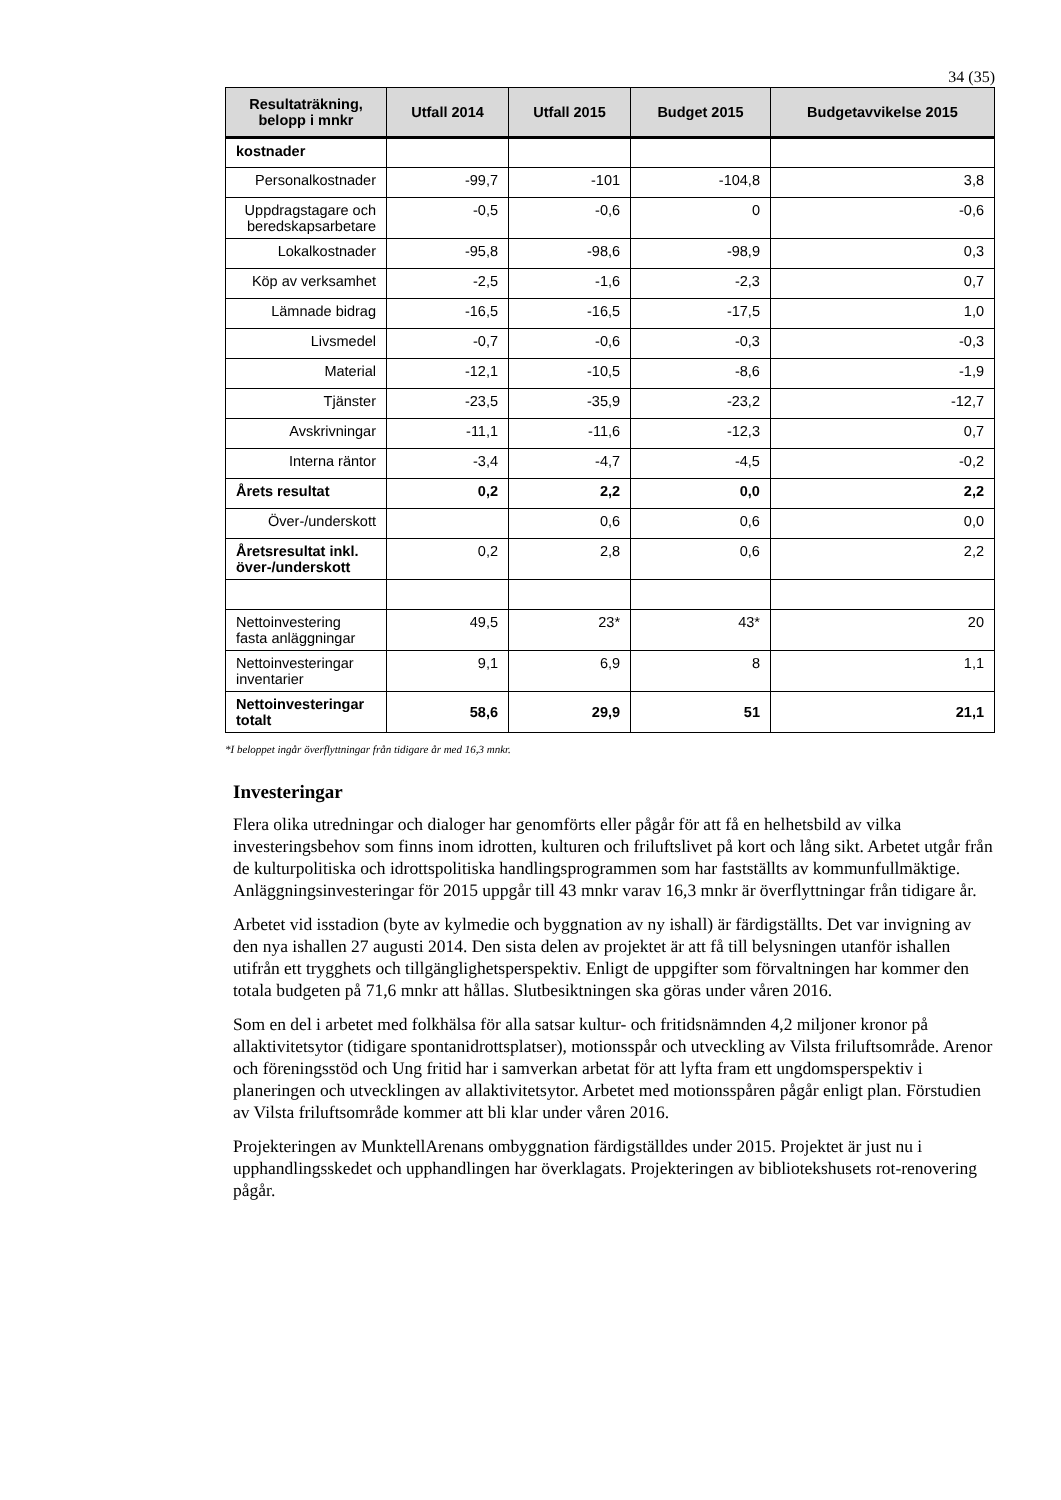34 (35)
| Resultaträkning, belopp i mnkr | Utfall 2014 | Utfall 2015 | Budget 2015 | Budgetavvikelse 2015 |
| --- | --- | --- | --- | --- |
| kostnader | | | | |
| Personalkostnader | -99,7 | -101 | -104,8 | 3,8 |
| Uppdragstagare och beredskapsarbetare | -0,5 | -0,6 | 0 | -0,6 |
| Lokalkostnader | -95,8 | -98,6 | -98,9 | 0,3 |
| Köp av verksamhet | -2,5 | -1,6 | -2,3 | 0,7 |
| Lämnade bidrag | -16,5 | -16,5 | -17,5 | 1,0 |
| Livsmedel | -0,7 | -0,6 | -0,3 | -0,3 |
| Material | -12,1 | -10,5 | -8,6 | -1,9 |
| Tjänster | -23,5 | -35,9 | -23,2 | -12,7 |
| Avskrivningar | -11,1 | -11,6 | -12,3 | 0,7 |
| Interna räntor | -3,4 | -4,7 | -4,5 | -0,2 |
| Årets resultat | 0,2 | 2,2 | 0,0 | 2,2 |
| Över-/underskott | | 0,6 | 0,6 | 0,0 |
| Åretsresultat inkl. över-/underskott | 0,2 | 2,8 | 0,6 | 2,2 |
| Nettoinvestering fasta anläggningar | 49,5 | 23* | 43* | 20 |
| Nettoinvesteringar inventarier | 9,1 | 6,9 | 8 | 1,1 |
| Nettoinvesteringar totalt | 58,6 | 29,9 | 51 | 21,1 |
*I beloppet ingår överflyttningar från tidigare år med 16,3 mnkr.
Investeringar
Flera olika utredningar och dialoger har genomförts eller pågår för att få en helhetsbild av vilka investeringsbehov som finns inom idrotten, kulturen och friluftslivet på kort och lång sikt. Arbetet utgår från de kulturpolitiska och idrottspolitiska handlingsprogrammen som har fastställts av kommunfullmäktige. Anläggningsinvesteringar för 2015 uppgår till 43 mnkr varav 16,3 mnkr är överflyttningar från tidigare år.
Arbetet vid isstadion (byte av kylmedie och byggnation av ny ishall) är färdigställts. Det var invigning av den nya ishallen 27 augusti 2014. Den sista delen av projektet är att få till belysningen utanför ishallen utifrån ett trygghets och tillgänglighetsperspektiv. Enligt de uppgifter som förvaltningen har kommer den totala budgeten på 71,6 mnkr att hållas. Slutbesiktningen ska göras under våren 2016.
Som en del i arbetet med folkhälsa för alla satsar kultur- och fritidsnämnden 4,2 miljoner kronor på allaktivitetsytor (tidigare spontanidrottsplatser), motionsspår och utveckling av Vilsta friluftsområde. Arenor och föreningsstöd och Ung fritid har i samverkan arbetat för att lyfta fram ett ungdomsperspektiv i planeringen och utvecklingen av allaktivitetsytor. Arbetet med motionsspåren pågår enligt plan. Förstudien av Vilsta friluftsområde kommer att bli klar under våren 2016.
Projekteringen av MunktellArenans ombyggnation färdigställdes under 2015. Projektet är just nu i upphandlingsskedet och upphandlingen har överklagats. Projekteringen av bibliotekshusets rot-renovering pågår.